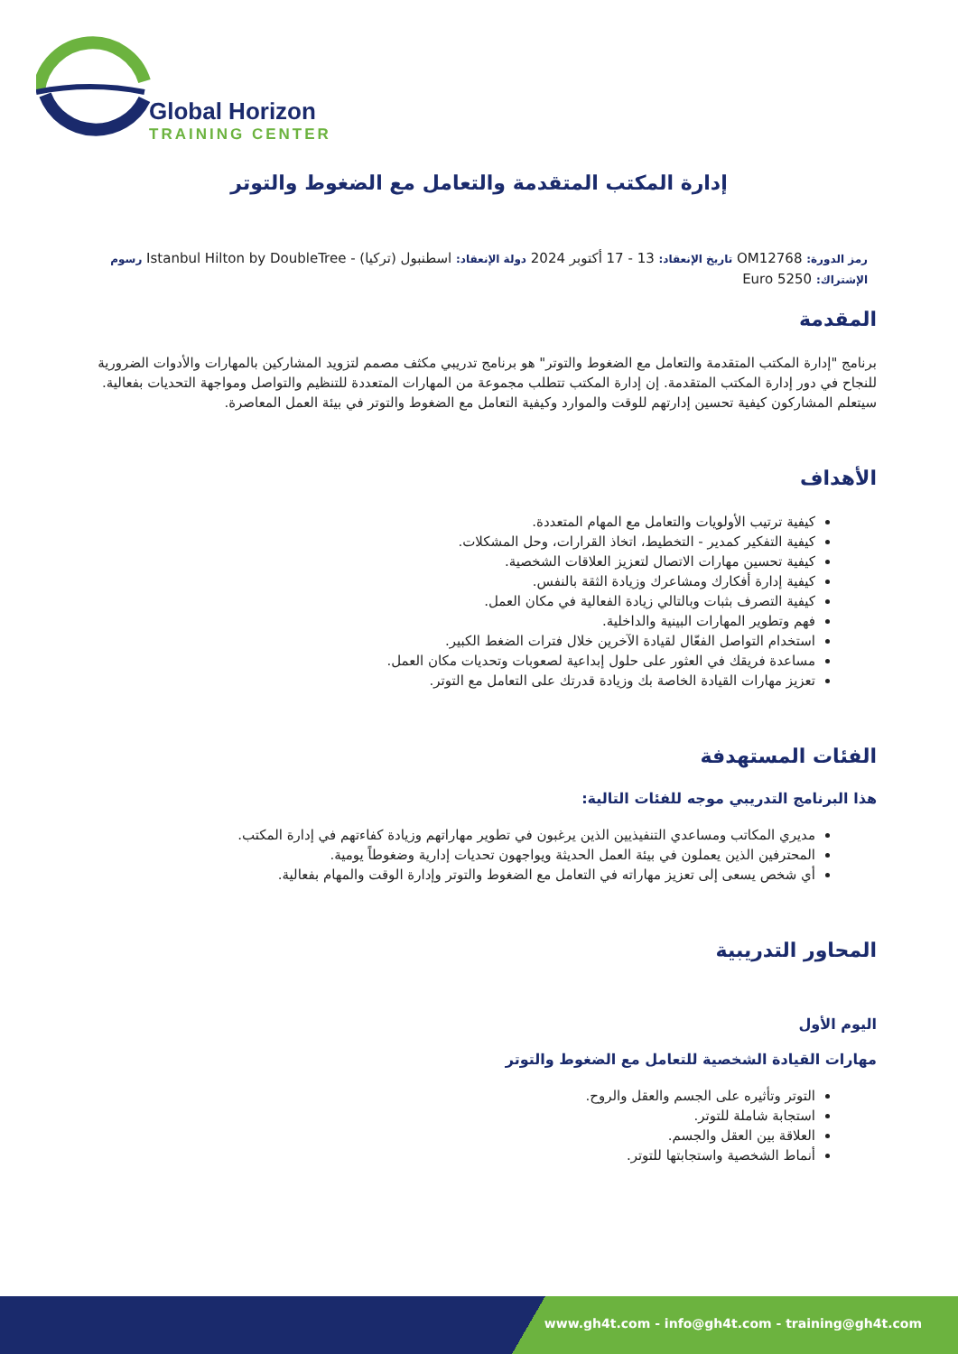Global Horizon
TRAINING CENTER
إدارة المكتب المتقدمة والتعامل مع الضغوط والتوتر
رمز الدورة: OM12768 تاريخ الإنعقاد: 13 - 17 أكتوبر 2024 دولة الإنعقاد: اسطنبول (تركيا) - Istanbul Hilton by DoubleTree رسوم الإشتراك: 5250 Euro
المقدمة
برنامج "إدارة المكتب المتقدمة والتعامل مع الضغوط والتوتر" هو برنامج تدريبي مكثف مصمم لتزويد المشاركين بالمهارات والأدوات الضرورية للنجاح في دور إدارة المكتب المتقدمة. إن إدارة المكتب تتطلب مجموعة من المهارات المتعددة للتنظيم والتواصل ومواجهة التحديات بفعالية. سيتعلم المشاركون كيفية تحسين إدارتهم للوقت والموارد وكيفية التعامل مع الضغوط والتوتر في بيئة العمل المعاصرة.
الأهداف
كيفية ترتيب الأولويات والتعامل مع المهام المتعددة.
كيفية التفكير كمدير - التخطيط، اتخاذ القرارات، وحل المشكلات.
كيفية تحسين مهارات الاتصال لتعزيز العلاقات الشخصية.
كيفية إدارة أفكارك ومشاعرك وزيادة الثقة بالنفس.
كيفية التصرف بثبات وبالتالي زيادة الفعالية في مكان العمل.
فهم وتطوير المهارات البينية والداخلية.
استخدام التواصل الفعّال لقيادة الآخرين خلال فترات الضغط الكبير.
مساعدة فريقك في العثور على حلول إبداعية لصعوبات وتحديات مكان العمل.
تعزيز مهارات القيادة الخاصة بك وزيادة قدرتك على التعامل مع التوتر.
الفئات المستهدفة
هذا البرنامج التدريبي موجه للفئات التالية:
مديري المكاتب ومساعدي التنفيذيين الذين يرغبون في تطوير مهاراتهم وزيادة كفاءتهم في إدارة المكتب.
المحترفين الذين يعملون في بيئة العمل الحديثة ويواجهون تحديات إدارية وضغوطاً يومية.
أي شخص يسعى إلى تعزيز مهاراته في التعامل مع الضغوط والتوتر وإدارة الوقت والمهام بفعالية.
المحاور التدريبية
اليوم الأول
مهارات القيادة الشخصية للتعامل مع الضغوط والتوتر
التوتر وتأثيره على الجسم والعقل والروح.
استجابة شاملة للتوتر.
العلاقة بين العقل والجسم.
أنماط الشخصية واستجابتها للتوتر.
www.gh4t.com - info@gh4t.com - training@gh4t.com